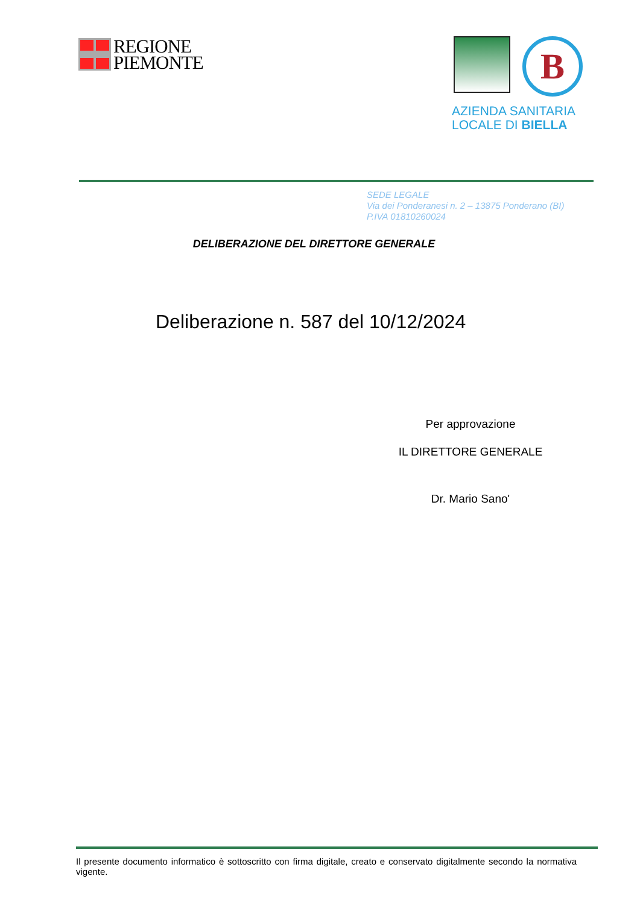REGIONE
PIEMONTE
B
AZIENDA SANITARIA
LOCALE DI BIELLA
SEDE LEGALE
Via dei Ponderanesi n. 2 – 13875 Ponderano (BI)
P.IVA 01810260024
DELIBERAZIONE DEL DIRETTORE GENERALE
Deliberazione n. 587 del 10/12/2024
Per approvazione
IL DIRETTORE GENERALE
Dr. Mario Sano'
Il presente documento informatico è sottoscritto con firma digitale, creato e conservato digitalmente secondo la normativa vigente.